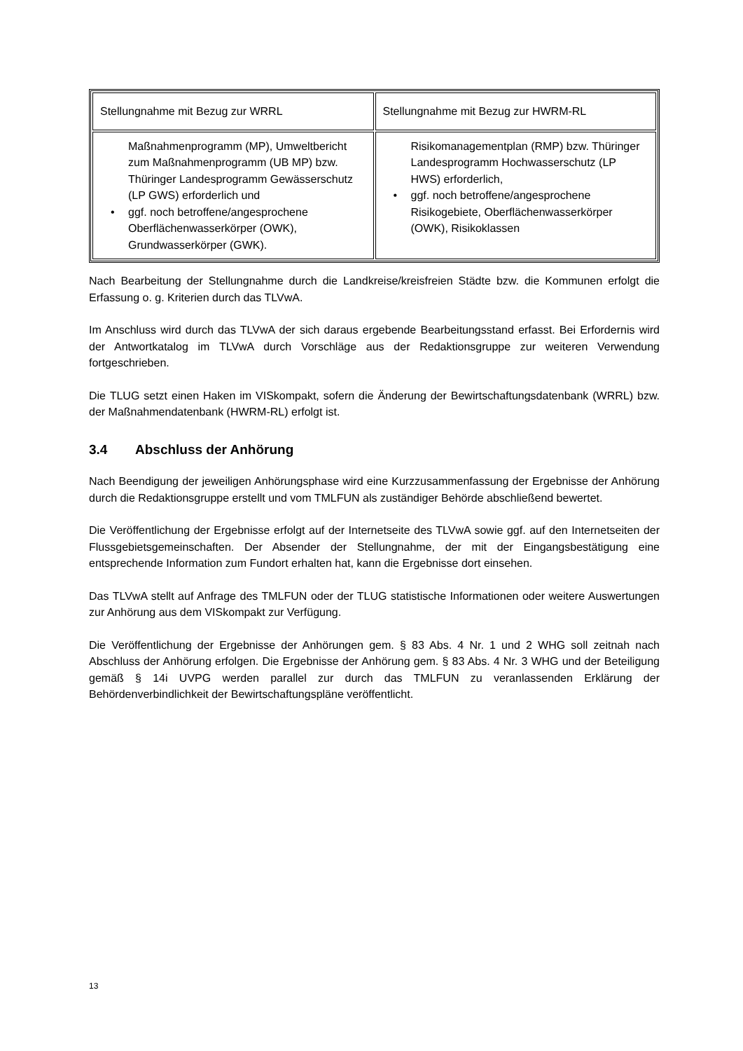| Stellungnahme mit Bezug zur WRRL | Stellungnahme mit Bezug zur HWRM-RL |
| Maßnahmenprogramm (MP), Umweltbericht zum Maßnahmenprogramm (UB MP) bzw. Thüringer Landesprogramm Gewässerschutz (LP GWS) erforderlich und • ggf. noch betroffene/angesprochene Oberflächenwasserkörper (OWK), Grundwasserkörper (GWK). | Risikomanagementplan (RMP) bzw. Thüringer Landesprogramm Hochwasserschutz (LP HWS) erforderlich, • ggf. noch betroffene/angesprochene Risikogebiete, Oberflächenwasserkörper (OWK), Risikoklassen |
Nach Bearbeitung der Stellungnahme durch die Landkreise/kreisfreien Städte bzw. die Kommunen erfolgt die Erfassung o. g. Kriterien durch das TLVwA.
Im Anschluss wird durch das TLVwA der sich daraus ergebende Bearbeitungsstand erfasst. Bei Erfordernis wird der Antwortkatalog im TLVwA durch Vorschläge aus der Redaktionsgruppe zur weiteren Verwendung fortgeschrieben.
Die TLUG setzt einen Haken im VISkompakt, sofern die Änderung der Bewirtschaftungsdatenbank (WRRL) bzw. der Maßnahmendatenbank (HWRM-RL) erfolgt ist.
3.4 Abschluss der Anhörung
Nach Beendigung der jeweiligen Anhörungsphase wird eine Kurzzusammenfassung der Ergebnisse der Anhörung durch die Redaktionsgruppe erstellt und vom TMLFUN als zuständiger Behörde abschließend bewertet.
Die Veröffentlichung der Ergebnisse erfolgt auf der Internetseite des TLVwA sowie ggf. auf den Internetseiten der Flussgebietsgemeinschaften. Der Absender der Stellungnahme, der mit der Eingangsbestätigung eine entsprechende Information zum Fundort erhalten hat, kann die Ergebnisse dort einsehen.
Das TLVwA stellt auf Anfrage des TMLFUN oder der TLUG statistische Informationen oder weitere Auswertungen zur Anhörung aus dem VISkompakt zur Verfügung.
Die Veröffentlichung der Ergebnisse der Anhörungen gem. § 83 Abs. 4 Nr. 1 und 2 WHG soll zeitnah nach Abschluss der Anhörung erfolgen. Die Ergebnisse der Anhörung gem. § 83 Abs. 4 Nr. 3 WHG und der Beteiligung gemäß § 14i UVPG werden parallel zur durch das TMLFUN zu veranlassenden Erklärung der Behördenverbindlichkeit der Bewirtschaftungspläne veröffentlicht.
13